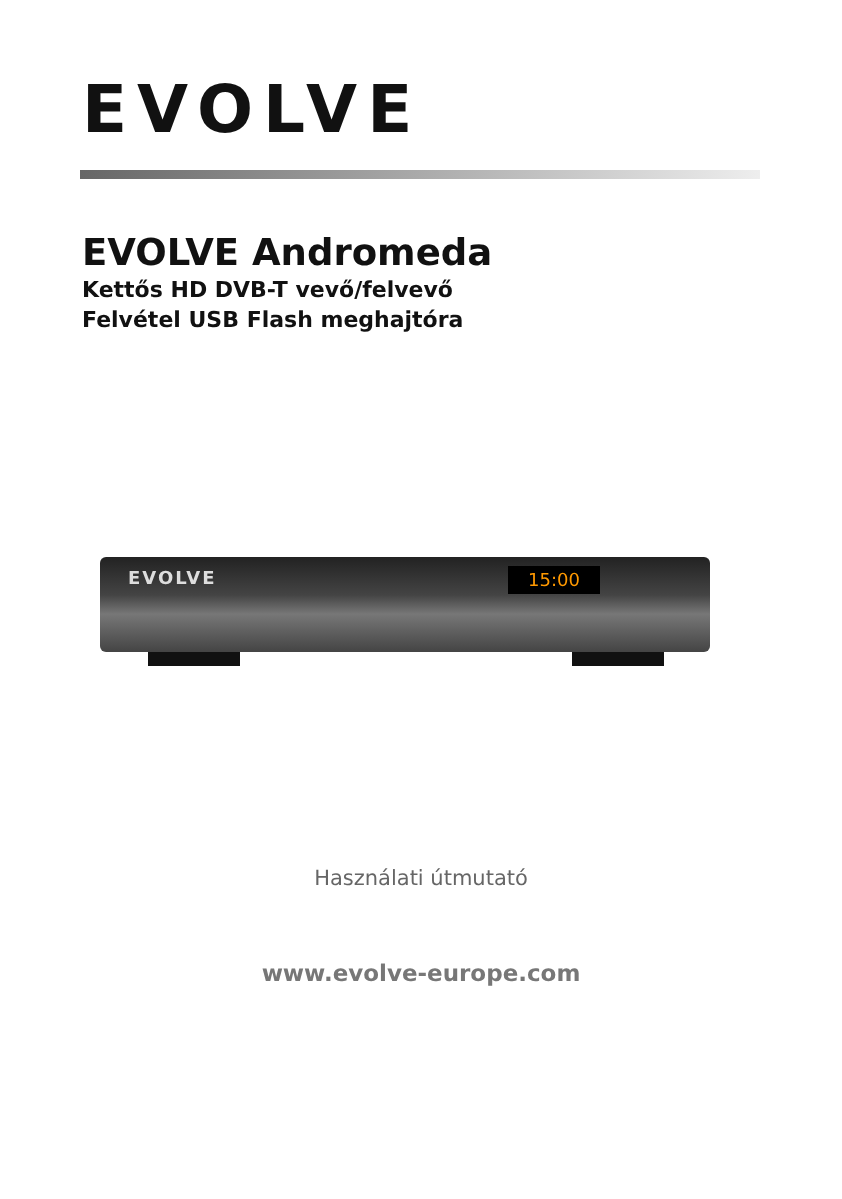EVOLVE
EVOLVE Andromeda
Kettős HD DVB-T vevő/felvevő
Felvétel USB Flash meghajtóra
EVOLVE 15:00
Használati útmutató
www.evolve-europe.com